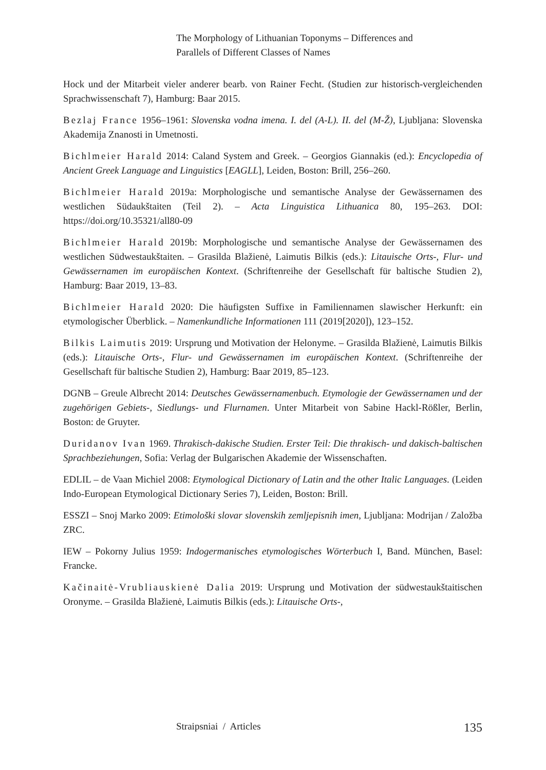The Morphology of Lithuanian Toponyms – Differences and
Parallels of Different Classes of Names
Hock und der Mitarbeit vieler anderer bearb. von Rainer Fecht. (Studien zur historisch-vergleichenden Sprachwissenschaft 7), Hamburg: Baar 2015.
Bezlaj France 1956–1961: Slovenska vodna imena. I. del (A-L). II. del (M-Ž), Ljubljana: Slovenska Akademija Znanosti in Umetnosti.
Bichlmeier Harald 2014: Caland System and Greek. – Georgios Giannakis (ed.): Encyclopedia of Ancient Greek Language and Linguistics [EAGLL], Leiden, Boston: Brill, 256–260.
Bichlmeier Harald 2019a: Morphologische und semantische Analyse der Gewässernamen des westlichen Südaukštaiten (Teil 2). – Acta Linguistica Lithuanica 80, 195–263. DOI: https://doi.org/10.35321/all80-09
Bichlmeier Harald 2019b: Morphologische und semantische Analyse der Gewässernamen des westlichen Südwestaukštaiten. – Grasilda Blažienė, Laimutis Bilkis (eds.): Litauische Orts-, Flur- und Gewässernamen im europäischen Kontext. (Schriftenreihe der Gesellschaft für baltische Studien 2), Hamburg: Baar 2019, 13–83.
Bichlmeier Harald 2020: Die häufigsten Suffixe in Familiennamen slawischer Herkunft: ein etymologischer Überblick. – Namenkundliche Informationen 111 (2019[2020]), 123–152.
Bilkis Laimutis 2019: Ursprung und Motivation der Helonyme. – Grasilda Blažienė, Laimutis Bilkis (eds.): Litauische Orts-, Flur- und Gewässernamen im europäischen Kontext. (Schriftenreihe der Gesellschaft für baltische Studien 2), Hamburg: Baar 2019, 85–123.
DGNB – Greule Albrecht 2014: Deutsches Gewässernamenbuch. Etymologie der Gewässernamen und der zugehörigen Gebiets-, Siedlungs- und Flurnamen. Unter Mitarbeit von Sabine Hackl-Rößler, Berlin, Boston: de Gruyter.
Duridanov Ivan 1969. Thrakisch-dakische Studien. Erster Teil: Die thrakisch- und dakisch-baltischen Sprachbeziehungen, Sofia: Verlag der Bulgarischen Akademie der Wissenschaften.
EDLIL – de Vaan Michiel 2008: Etymological Dictionary of Latin and the other Italic Languages. (Leiden Indo-European Etymological Dictionary Series 7), Leiden, Boston: Brill.
ESSZI – Snoj Marko 2009: Etimološki slovar slovenskih zemljepisnih imen, Ljubljana: Modrijan / Založba ZRC.
IEW – Pokorny Julius 1959: Indogermanisches etymologisches Wörterbuch I, Band. München, Basel: Francke.
Kačinaitė-Vrubliauskienė Dalia 2019: Ursprung und Motivation der südwestaukštaitischen Oronyme. – Grasilda Blažienė, Laimutis Bilkis (eds.): Litauische Orts-,
Straipsniai / Articles 135